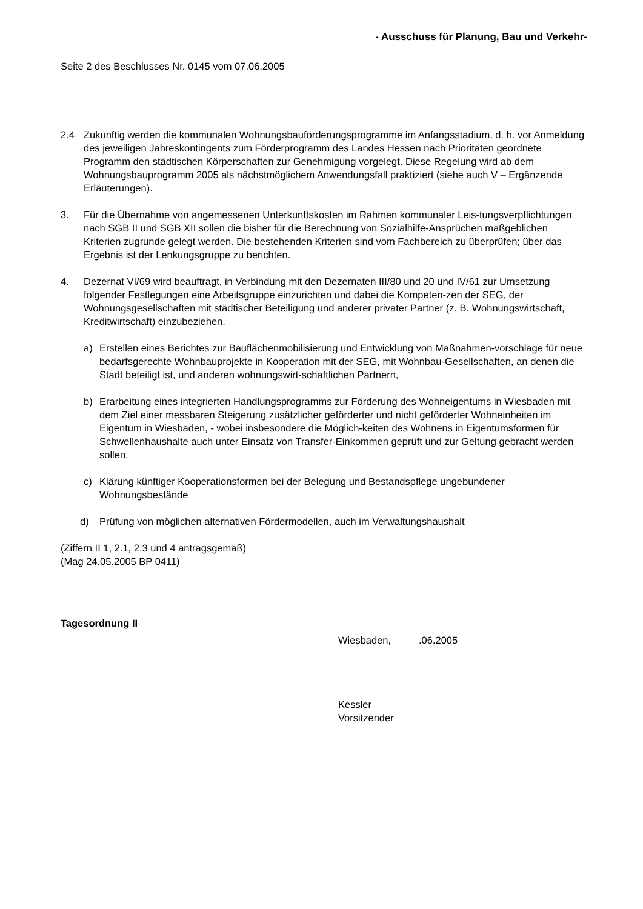- Ausschuss für Planung, Bau und Verkehr-
Seite 2 des Beschlusses Nr. 0145 vom 07.06.2005
2.4 Zukünftig werden die kommunalen Wohnungsbauförderungsprogramme im Anfangsstadium, d. h. vor Anmeldung des jeweiligen Jahreskontingents zum Förderprogramm des Landes Hessen nach Prioritäten geordnete Programm den städtischen Körperschaften zur Genehmigung vorgelegt. Diese Regelung wird ab dem Wohnungsbauprogramm 2005 als nächstmöglichem Anwendungsfall praktiziert (siehe auch V – Ergänzende Erläuterungen).
3. Für die Übernahme von angemessenen Unterkunftskosten im Rahmen kommunaler Leis-tungsverpflichtungen nach SGB II und SGB XII sollen die bisher für die Berechnung von Sozialhilfe-Ansprüchen maßgeblichen Kriterien zugrunde gelegt werden. Die bestehenden Kriterien sind vom Fachbereich zu überprüfen; über das Ergebnis ist der Lenkungsgruppe zu berichten.
4. Dezernat VI/69 wird beauftragt, in Verbindung mit den Dezernaten III/80 und 20 und IV/61 zur Umsetzung folgender Festlegungen eine Arbeitsgruppe einzurichten und dabei die Kompeten-zen der SEG, der Wohnungsgesellschaften mit städtischer Beteiligung und anderer privater Partner (z. B. Wohnungswirtschaft, Kreditwirtschaft) einzubeziehen.
a) Erstellen eines Berichtes zur Bauflächenmobilisierung und Entwicklung von Maßnahmen-vorschläge für neue bedarfsgerechte Wohnbauprojekte in Kooperation mit der SEG, mit Wohnbau-Gesellschaften, an denen die Stadt beteiligt ist, und anderen wohnungswirt-schaftlichen Partnern,
b) Erarbeitung eines integrierten Handlungsprogramms zur Förderung des Wohneigentums in Wiesbaden mit dem Ziel einer messbaren Steigerung zusätzlicher geförderter und nicht geförderter Wohneinheiten im Eigentum in Wiesbaden, - wobei insbesondere die Möglich-keiten des Wohnens in Eigentumsformen für Schwellenhaushalte auch unter Einsatz von Transfer-Einkommen geprüft und zur Geltung gebracht werden sollen,
c) Klärung künftiger Kooperationsformen bei der Belegung und Bestandspflege ungebundener Wohnungsbestände
d) Prüfung von möglichen alternativen Fördermodellen, auch im Verwaltungshaushalt
(Ziffern II 1, 2.1, 2.3 und 4 antragsgemäß)
(Mag 24.05.2005 BP 0411)
Tagesordnung II
Wiesbaden, .06.2005
Kessler
Vorsitzender